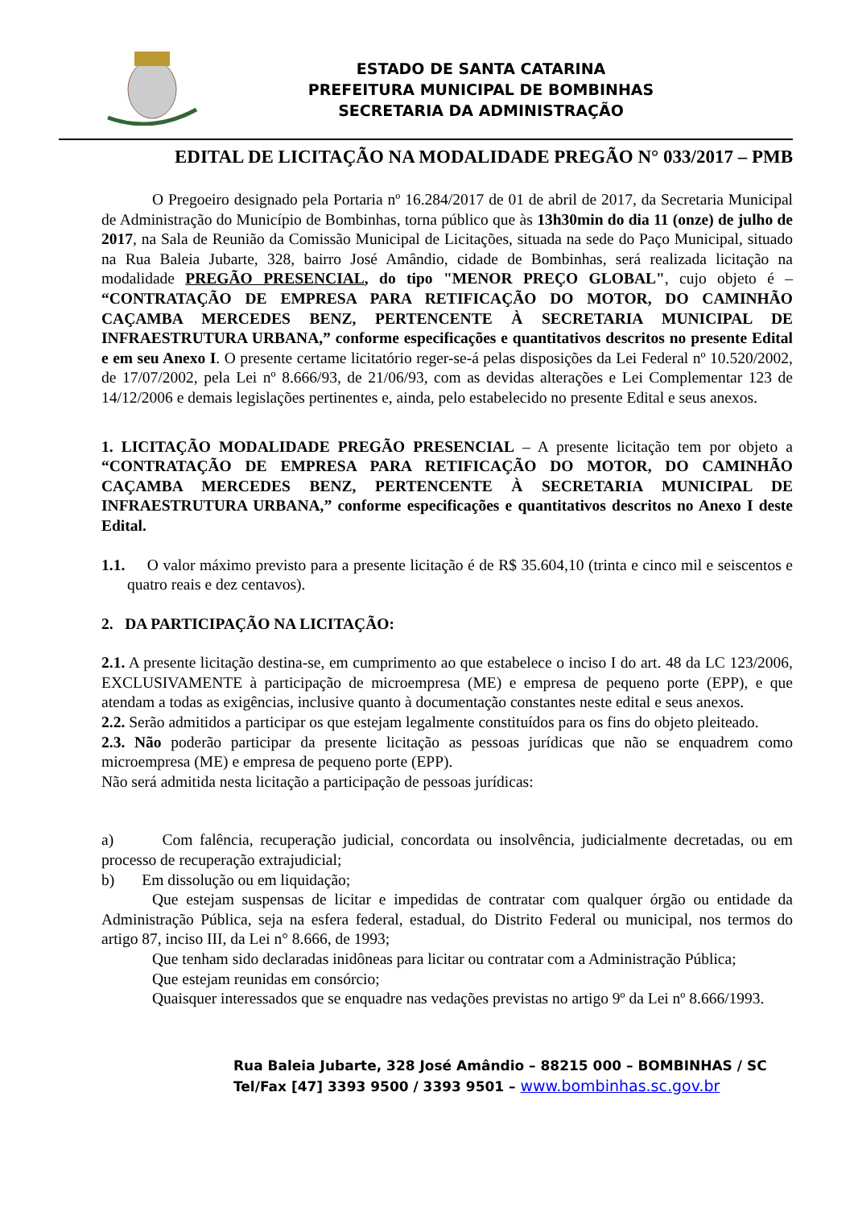ESTADO DE SANTA CATARINA
PREFEITURA MUNICIPAL DE BOMBINHAS
SECRETARIA DA ADMINISTRAÇÃO
EDITAL DE LICITAÇÃO NA MODALIDADE PREGÃO N° 033/2017 – PMB
O Pregoeiro designado pela Portaria nº 16.284/2017 de 01 de abril de 2017, da Secretaria Municipal de Administração do Município de Bombinhas, torna público que às 13h30min do dia 11 (onze) de julho de 2017, na Sala de Reunião da Comissão Municipal de Licitações, situada na sede do Paço Municipal, situado na Rua Baleia Jubarte, 328, bairro José Amândio, cidade de Bombinhas, será realizada licitação na modalidade PREGÃO PRESENCIAL, do tipo "MENOR PREÇO GLOBAL", cujo objeto é – “CONTRATAÇÃO DE EMPRESA PARA RETIFICAÇÃO DO MOTOR, DO CAMINHÃO CAÇAMBA MERCEDES BENZ, PERTENCENTE À SECRETARIA MUNICIPAL DE INFRAESTRUTURA URBANA,” conforme especificações e quantitativos descritos no presente Edital e em seu Anexo I. O presente certame licitatório reger-se-á pelas disposições da Lei Federal nº 10.520/2002, de 17/07/2002, pela Lei nº 8.666/93, de 21/06/93, com as devidas alterações e Lei Complementar 123 de 14/12/2006 e demais legislações pertinentes e, ainda, pelo estabelecido no presente Edital e seus anexos.
1. LICITAÇÃO MODALIDADE PREGÃO PRESENCIAL – A presente licitação tem por objeto a “CONTRATAÇÃO DE EMPRESA PARA RETIFICAÇÃO DO MOTOR, DO CAMINHÃO CAÇAMBA MERCEDES BENZ, PERTENCENTE À SECRETARIA MUNICIPAL DE INFRAESTRUTURA URBANA,” conforme especificações e quantitativos descritos no Anexo I deste Edital.
1.1. O valor máximo previsto para a presente licitação é de R$ 35.604,10 (trinta e cinco mil e seiscentos e quatro reais e dez centavos).
2. DA PARTICIPAÇÃO NA LICITAÇÃO:
2.1. A presente licitação destina-se, em cumprimento ao que estabelece o inciso I do art. 48 da LC 123/2006, EXCLUSIVAMENTE à participação de microempresa (ME) e empresa de pequeno porte (EPP), e que atendam a todas as exigências, inclusive quanto à documentação constantes neste edital e seus anexos.
2.2. Serão admitidos a participar os que estejam legalmente constituídos para os fins do objeto pleiteado.
2.3. Não poderão participar da presente licitação as pessoas jurídicas que não se enquadrem como microempresa (ME) e empresa de pequeno porte (EPP).
Não será admitida nesta licitação a participação de pessoas jurídicas:
a) Com falência, recuperação judicial, concordata ou insolvência, judicialmente decretadas, ou em processo de recuperação extrajudicial;
b) Em dissolução ou em liquidação;
Que estejam suspensas de licitar e impedidas de contratar com qualquer órgão ou entidade da Administração Pública, seja na esfera federal, estadual, do Distrito Federal ou municipal, nos termos do artigo 87, inciso III, da Lei n° 8.666, de 1993;
Que tenham sido declaradas inidôneas para licitar ou contratar com a Administração Pública;
Que estejam reunidas em consórcio;
Quaisquer interessados que se enquadre nas vedações previstas no artigo 9º da Lei nº 8.666/1993.
Rua Baleia Jubarte, 328 José Amândio – 88215 000 – BOMBINHAS / SC
Tel/Fax [47] 3393 9500 / 3393 9501 – www.bombinhas.sc.gov.br